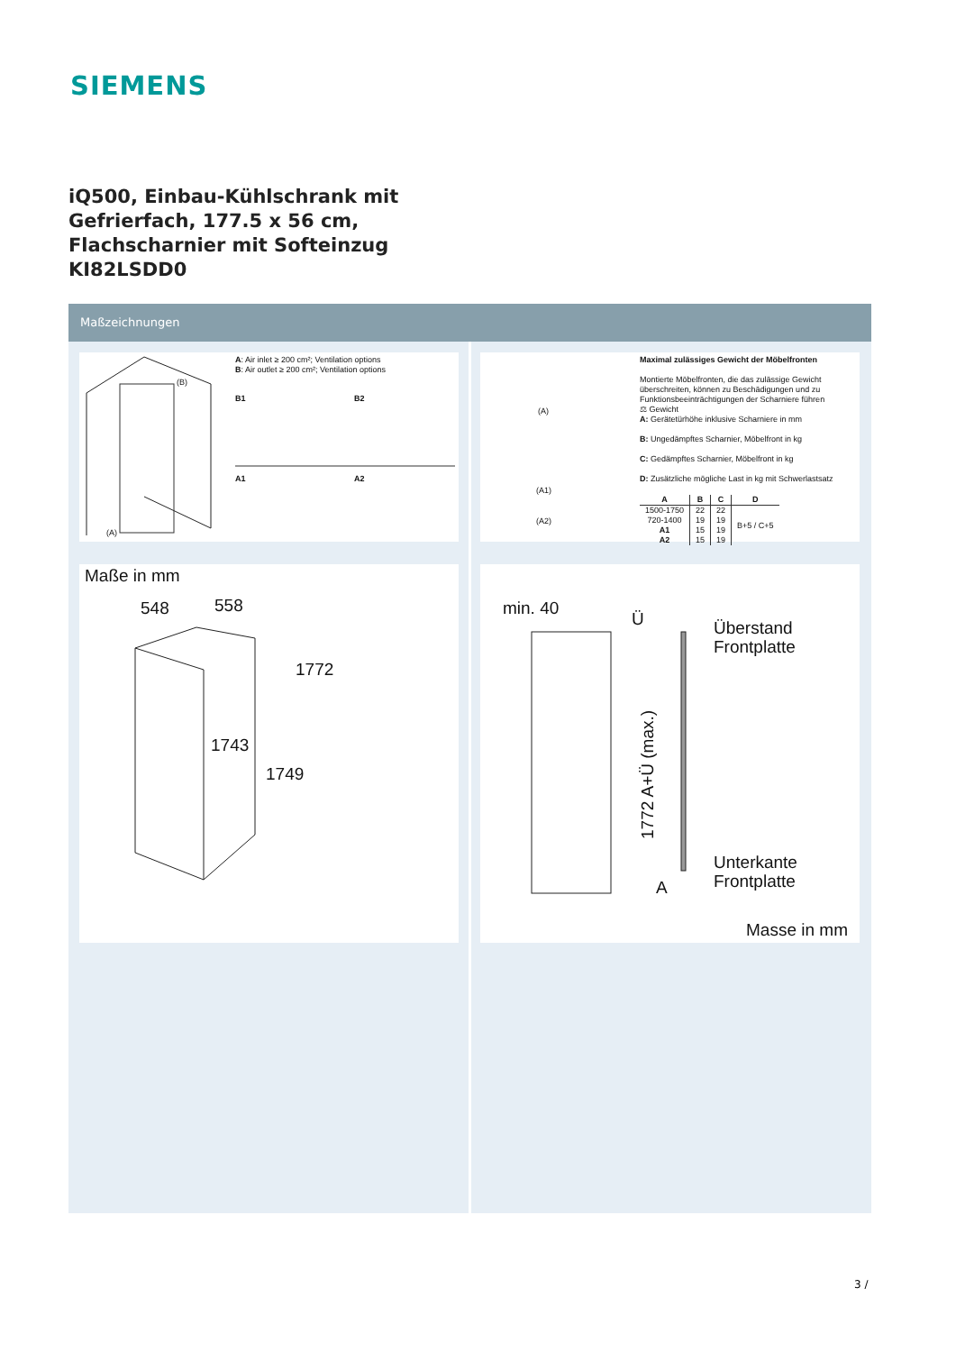SIEMENS
iQ500, Einbau-Kühlschrank mit
Gefrierfach, 177.5 x 56 cm,
Flachscharnier mit Softeinzug
KI82LSDD0
Maßzeichnungen
A: Air inlet ≥ 200 cm²; Ventilation options
B: Air outlet ≥ 200 cm²; Ventilation options
(B)
B1 B2
A1 A2
(A)
Maximal zulässiges Gewicht der Möbelfronten
Montierte Möbelfronten, die das zulässige Gewicht überschreiten, können zu Beschädigungen und zu Funktionsbeeinträchtigungen der Scharniere führen
⚖ Gewicht
A: Gerätetürhöhe inklusive Scharniere in mm
B: Ungedämpftes Scharnier, Möbelfront in kg
C: Gedämpftes Scharnier, Möbelfront in kg
D: Zusätzliche mögliche Last in kg mit Schwerlastsatz
| A | B | C | D |
| --- | --- | --- | --- |
| 1500-1750 | 22 | 22 | B+5 / C+5 |
| 720-1400 | 19 | 19 | |
| A1 | 15 | 19 | |
| A2 | 15 | 19 | |
(A)
(A1)
(A2)
Maße in mm
548 558
1772
1743
1749
min. 40
Ü
Überstand
Frontplatte
1772 A+Ü (max.)
Unterkante
Frontplatte
A
Masse in mm
3 /